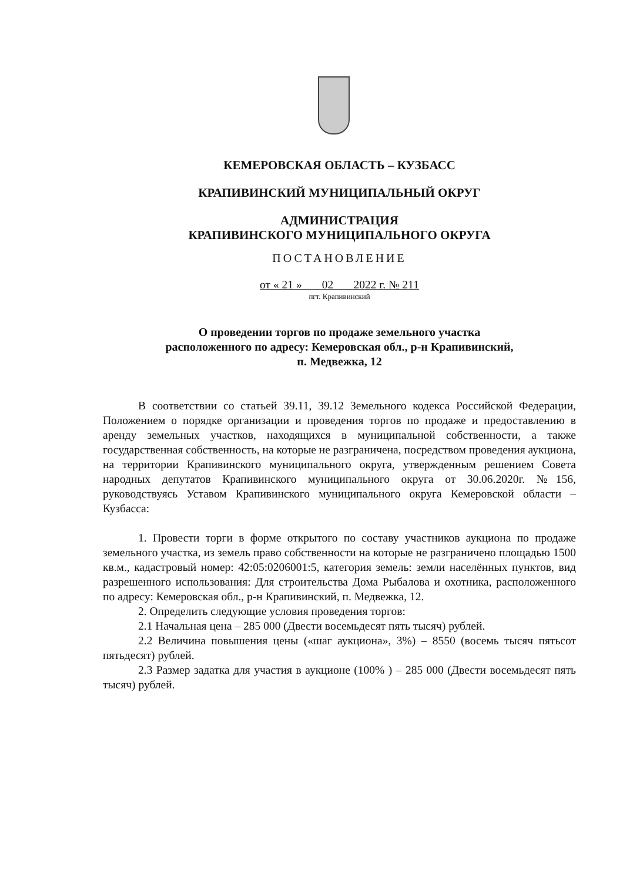КЕМЕРОВСКАЯ ОБЛАСТЬ – КУЗБАСС
КРАПИВИНСКИЙ МУНИЦИПАЛЬНЫЙ ОКРУГ
АДМИНИСТРАЦИЯ
КРАПИВИНСКОГО МУНИЦИПАЛЬНОГО ОКРУГА
ПОСТАНОВЛЕНИЕ
от « 21 » 02 2022 г. № 211
пгт. Крапивинский
О проведении торгов по продаже земельного участка
расположенного по адресу: Кемеровская обл., р-н Крапивинский,
п. Медвежка, 12
В соответствии со статьей 39.11, 39.12 Земельного кодекса Российской Федерации, Положением о порядке организации и проведения торгов по продаже и предоставлению в аренду земельных участков, находящихся в муниципальной собственности, а также государственная собственность, на которые не разграничена, посредством проведения аукциона, на территории Крапивинского муниципального округа, утвержденным решением Совета народных депутатов Крапивинского муниципального округа от 30.06.2020г. №156, руководствуясь Уставом Крапивинского муниципального округа Кемеровской области – Кузбасса:
1. Провести торги в форме открытого по составу участников аукциона по продаже земельного участка, из земель право собственности на которые не разграничено площадью 1500 кв.м., кадастровый номер: 42:05:0206001:5, категория земель: земли населённых пунктов, вид разрешенного использования: Для строительства Дома Рыбалова и охотника, расположенного по адресу: Кемеровская обл., р-н Крапивинский, п. Медвежка, 12.
2. Определить следующие условия проведения торгов:
2.1 Начальная цена – 285 000 (Двести восемьдесят пять тысяч) рублей.
2.2 Величина повышения цены («шаг аукциона», 3%) – 8550 (восемь тысяч пятьсот пятьдесят) рублей.
2.3 Размер задатка для участия в аукционе (100% ) – 285 000 (Двести восемьдесят пять тысяч) рублей.